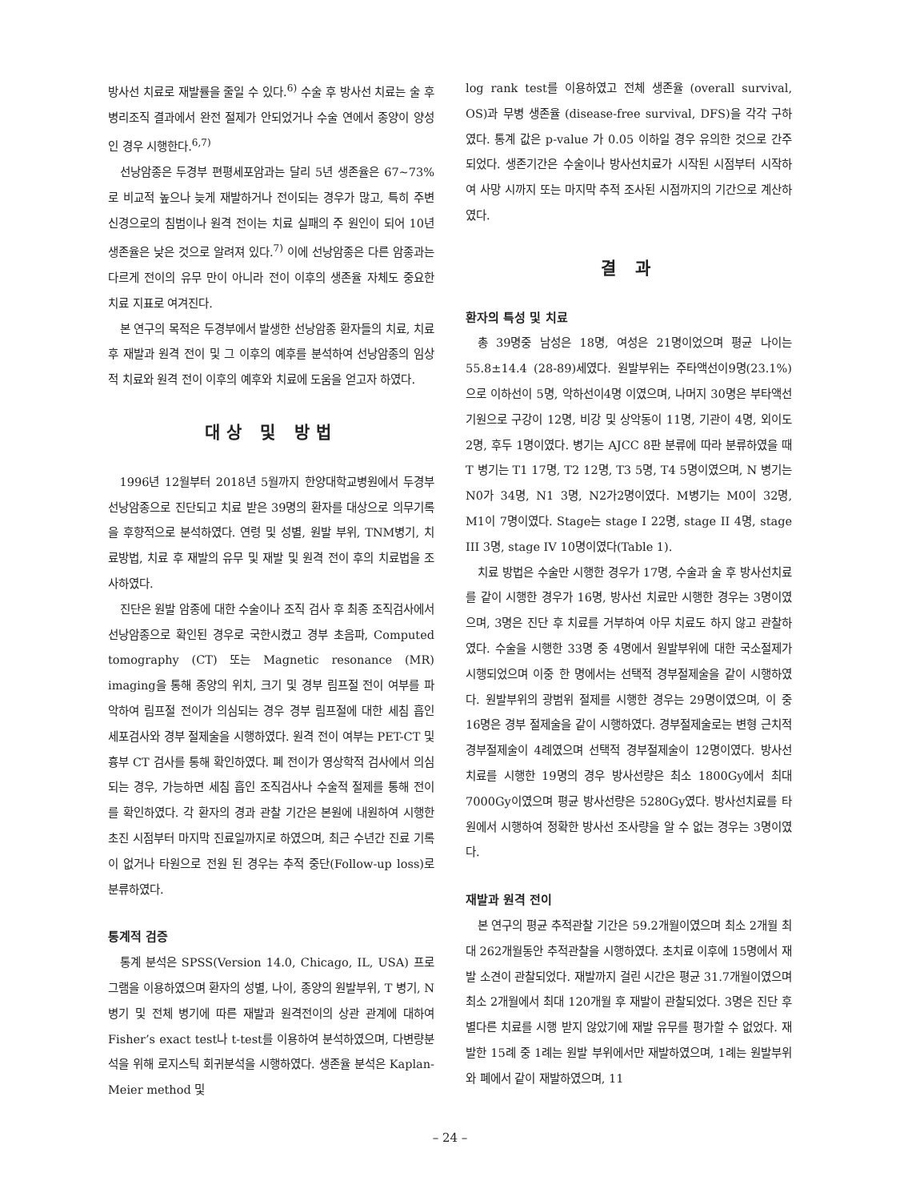방사선 치료로 재발률을 줄일 수 있다.<sup>6)</sup> 수술 후 방사선 치료는 술 후 병리조직 결과에서 완전 절제가 안되었거나 수술 연에서 종양이 양성인 경우 시행한다.<sup>6,7)</sup>
선낭암종은 두경부 편평세포암과는 달리 5년 생존율은 67~73%로 비교적 높으나 늦게 재발하거나 전이되는 경우가 많고, 특히 주변 신경으로의 침범이나 원격 전이는 치료 실패의 주 원인이 되어 10년 생존율은 낮은 것으로 알려져 있다.<sup>7)</sup> 이에 선낭암종은 다른 암종과는 다르게 전이의 유무 만이 아니라 전이 이후의 생존율 자체도 중요한 치료 지표로 여겨진다.
본 연구의 목적은 두경부에서 발생한 선낭암종 환자들의 치료, 치료 후 재발과 원격 전이 및 그 이후의 예후를 분석하여 선낭암종의 임상적 치료와 원격 전이 이후의 예후와 치료에 도움을 얻고자 하였다.
대상 및 방법
1996년 12월부터 2018년 5월까지 한양대학교병원에서 두경부 선낭암종으로 진단되고 치료 받은 39명의 환자를 대상으로 의무기록을 후향적으로 분석하였다. 연령 및 성별, 원발 부위, TNM병기, 치료방법, 치료 후 재발의 유무 및 재발 및 원격 전이 후의 치료법을 조사하였다.
진단은 원발 암종에 대한 수술이나 조직 검사 후 최종 조직검사에서 선낭암종으로 확인된 경우로 국한시켰고 경부 초음파, Computed tomography (CT) 또는 Magnetic resonance (MR) imaging을 통해 종양의 위치, 크기 및 경부 림프절 전이 여부를 파악하여 림프절 전이가 의심되는 경우 경부 림프절에 대한 세침 흡인 세포검사와 경부 절제술을 시행하였다. 원격 전이 여부는 PET-CT 및 흉부 CT 검사를 통해 확인하였다. 폐 전이가 영상학적 검사에서 의심되는 경우, 가능하면 세침 흡인 조직검사나 수술적 절제를 통해 전이를 확인하였다. 각 환자의 경과 관찰 기간은 본원에 내원하여 시행한 초진 시점부터 마지막 진료일까지로 하였으며, 최근 수년간 진료 기록이 없거나 타원으로 전원 된 경우는 추적 중단(Follow-up loss)로 분류하였다.
통계적 검증
통계 분석은 SPSS(Version 14.0, Chicago, IL, USA) 프로그램을 이용하였으며 환자의 성별, 나이, 종양의 원발부위, T 병기, N 병기 및 전체 병기에 따른 재발과 원격전이의 상관 관계에 대하여 Fisher’s exact test나 t-test를 이용하여 분석하였으며, 다변량분석을 위해 로지스틱 회귀분석을 시행하였다. 생존율 분석은 Kaplan-Meier method 및
log rank test를 이용하였고 전체 생존율 (overall survival, OS)과 무병 생존율 (disease-free survival, DFS)을 각각 구하였다. 통계 값은 p-value 가 0.05 이하일 경우 유의한 것으로 간주되었다. 생존기간은 수술이나 방사선치료가 시작된 시점부터 시작하여 사망 시까지 또는 마지막 추적 조사된 시점까지의 기간으로 계산하였다.
결 과
환자의 특성 및 치료
총 39명중 남성은 18명, 여성은 21명이었으며 평균 나이는 55.8±14.4 (28-89)세였다. 원발부위는 주타액선이9명(23.1%)으로 이하선이 5명, 악하선이4명 이였으며, 나머지 30명은 부타액선 기원으로 구강이 12명, 비강 및 상악동이 11명, 기관이 4명, 외이도 2명, 후두 1명이였다. 병기는 AJCC 8판 분류에 따라 분류하였을 때 T 병기는 T1 17명, T2 12명, T3 5명, T4 5명이였으며, N 병기는 N0가 34명, N1 3명, N2가2명이였다. M병기는 M0이 32명, M1이 7명이였다. Stage는 stage I 22명, stage II 4명, stage III 3명, stage IV 10명이였다(Table 1).
치료 방법은 수술만 시행한 경우가 17명, 수술과 술 후 방사선치료를 같이 시행한 경우가 16명, 방사선 치료만 시행한 경우는 3명이였으며, 3명은 진단 후 치료를 거부하여 아무 치료도 하지 않고 관찰하였다. 수술을 시행한 33명 중 4명에서 원발부위에 대한 국소절제가 시행되었으며 이중 한 명에서는 선택적 경부절제술을 같이 시행하였다. 원발부위의 광범위 절제를 시행한 경우는 29명이였으며, 이 중 16명은 경부 절제술을 같이 시행하였다. 경부절제술로는 변형 근치적 경부절제술이 4례였으며 선택적 경부절제술이 12명이였다. 방사선 치료를 시행한 19명의 경우 방사선량은 최소 1800Gy에서 최대 7000Gy이였으며 평균 방사선량은 5280Gy였다. 방사선치료를 타원에서 시행하여 정확한 방사선 조사량을 알 수 없는 경우는 3명이였다.
재발과 원격 전이
본 연구의 평균 추적관찰 기간은 59.2개월이였으며 최소 2개월 최대 262개월동안 추적관찰을 시행하였다. 초치료 이후에 15명에서 재발 소견이 관찰되었다. 재발까지 걸린 시간은 평균 31.7개월이였으며 최소 2개월에서 최대 120개월 후 재발이 관찰되었다. 3명은 진단 후 별다른 치료를 시행 받지 않았기에 재발 유무를 평가할 수 없었다. 재발한 15례 중 1례는 원발 부위에서만 재발하였으며, 1례는 원발부위와 폐에서 같이 재발하였으며, 11
– 24 –